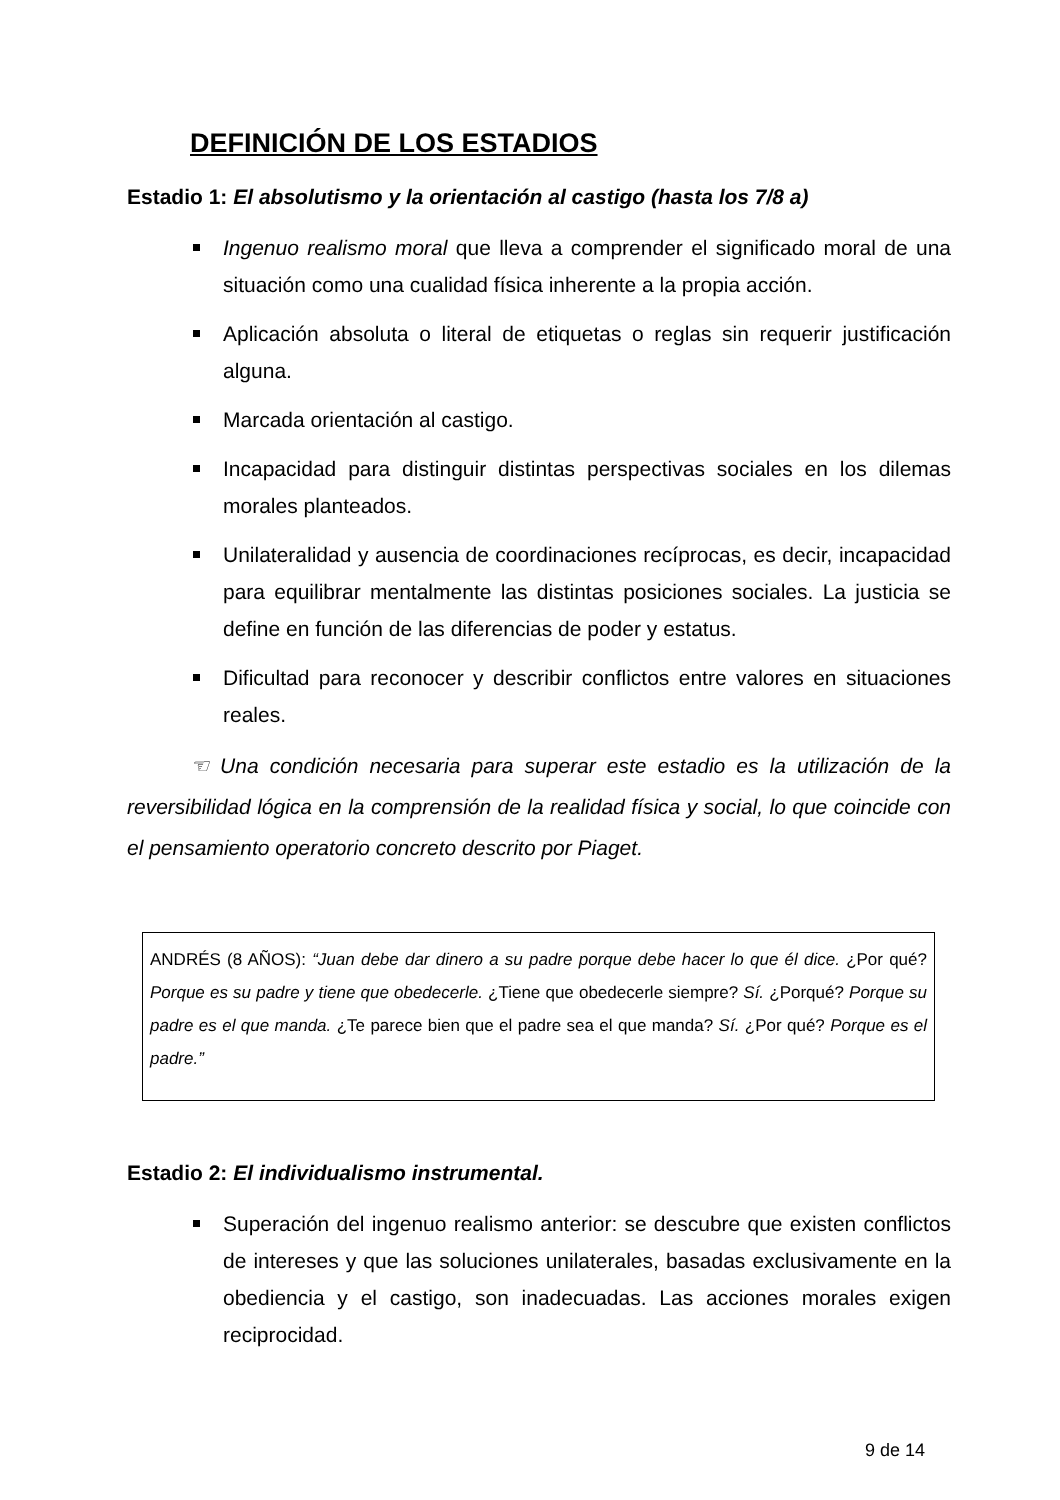DEFINICIÓN DE LOS ESTADIOS
Estadio 1: El absolutismo y la orientación al castigo (hasta los 7/8 a)
Ingenuo realismo moral que lleva a comprender el significado moral de una situación como una cualidad física inherente a la propia acción.
Aplicación absoluta o literal de etiquetas o reglas sin requerir justificación alguna.
Marcada orientación al castigo.
Incapacidad para distinguir distintas perspectivas sociales en los dilemas morales planteados.
Unilateralidad y ausencia de coordinaciones recíprocas, es decir, incapacidad para equilibrar mentalmente las distintas posiciones sociales. La justicia se define en función de las diferencias de poder y estatus.
Dificultad para reconocer y describir conflictos entre valores en situaciones reales.
☜ Una condición necesaria para superar este estadio es la utilización de la reversibilidad lógica en la comprensión de la realidad física y social, lo que coincide con el pensamiento operatorio concreto descrito por Piaget.
ANDRÉS (8 AÑOS): “Juan debe dar dinero a su padre porque debe hacer lo que él dice. ¿Por qué? Porque es su padre y tiene que obedecerle. ¿Tiene que obedecerle siempre? Sí. ¿Porqué? Porque su padre es el que manda. ¿Te parece bien que el padre sea el que manda? Sí. ¿Por qué? Porque es el padre.”
Estadio 2: El individualismo instrumental.
Superación del ingenuo realismo anterior: se descubre que existen conflictos de intereses y que las soluciones unilaterales, basadas exclusivamente en la obediencia y el castigo, son inadecuadas. Las acciones morales exigen reciprocidad.
9 de 14